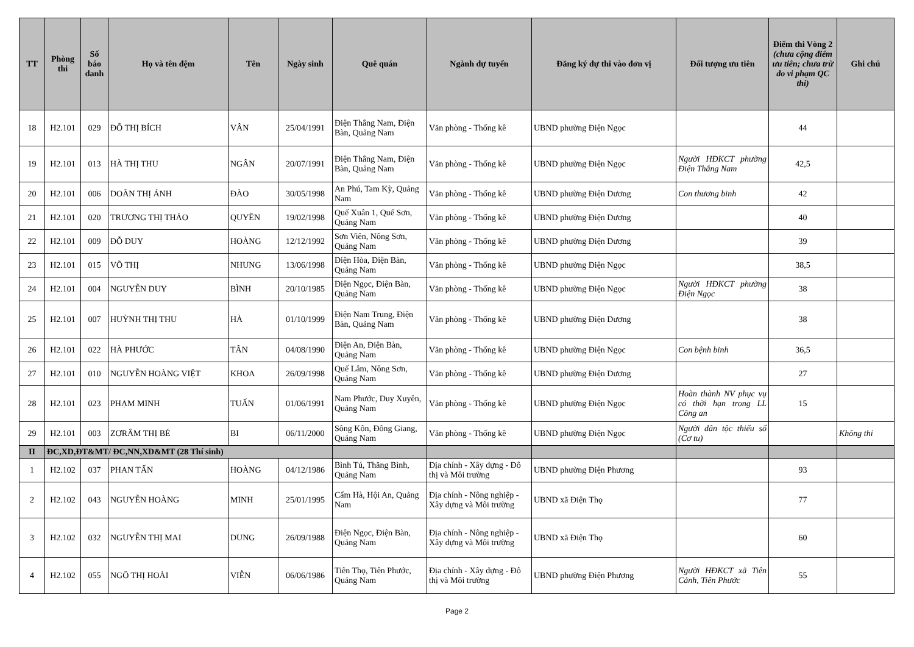| TT | Phòng thi | Số báo danh | Họ và tên đệm | Tên | Ngày sinh | Quê quán | Ngành dự tuyển | Đăng ký dự thi vào đơn vị | Đối tượng ưu tiên | Điểm thi Vòng 2 (chưa cộng điểm ưu tiên; chưa trừ do vi phạm QC thi) | Ghi chú |
| --- | --- | --- | --- | --- | --- | --- | --- | --- | --- | --- | --- |
| 18 | H2.101 | 029 | ĐỖ THỊ BÍCH | VÂN | 25/04/1991 | Điện Thắng Nam, Điện Bàn, Quảng Nam | Văn phòng - Thống kê | UBND phường Điện Ngọc | | 44 | |
| 19 | H2.101 | 013 | HÀ THỊ THU | NGÂN | 20/07/1991 | Điện Thắng Nam, Điện Bàn, Quảng Nam | Văn phòng - Thống kê | UBND phường Điện Ngọc | Người HĐKCT phường Điện Thắng Nam | 42,5 | |
| 20 | H2.101 | 006 | DOÃN THỊ ÁNH | ĐÀO | 30/05/1998 | An Phú, Tam Kỳ, Quảng Nam | Văn phòng - Thống kê | UBND phường Điện Dương | Con thương binh | 42 | |
| 21 | H2.101 | 020 | TRƯƠNG THỊ THẢO | QUYÊN | 19/02/1998 | Quế Xuân 1, Quế Sơn, Quảng Nam | Văn phòng - Thống kê | UBND phường Điện Dương | | 40 | |
| 22 | H2.101 | 009 | ĐỖ DUY | HOÀNG | 12/12/1992 | Sơn Viên, Nông Sơn, Quảng Nam | Văn phòng - Thống kê | UBND phường Điện Dương | | 39 | |
| 23 | H2.101 | 015 | VÕ THỊ | NHUNG | 13/06/1998 | Điện Hòa, Điện Bàn, Quảng Nam | Văn phòng - Thống kê | UBND phường Điện Ngọc | | 38,5 | |
| 24 | H2.101 | 004 | NGUYỄN DUY | BÌNH | 20/10/1985 | Điện Ngọc, Điện Bàn, Quảng Nam | Văn phòng - Thống kê | UBND phường Điện Ngọc | Người HĐKCT phường Điện Ngọc | 38 | |
| 25 | H2.101 | 007 | HUỲNH THỊ THU | HÀ | 01/10/1999 | Điện Nam Trung, Điện Bàn, Quảng Nam | Văn phòng - Thống kê | UBND phường Điện Dương | | 38 | |
| 26 | H2.101 | 022 | HÀ PHƯỚC | TÂN | 04/08/1990 | Điện An, Điện Bàn, Quảng Nam | Văn phòng - Thống kê | UBND phường Điện Ngọc | Con bệnh binh | 36,5 | |
| 27 | H2.101 | 010 | NGUYỄN HOÀNG VIỆT | KHOA | 26/09/1998 | Quế Lâm, Nông Sơn, Quảng Nam | Văn phòng - Thống kê | UBND phường Điện Dương | | 27 | |
| 28 | H2.101 | 023 | PHẠM MINH | TUẤN | 01/06/1991 | Nam Phước, Duy Xuyên, Quảng Nam | Văn phòng - Thống kê | UBND phường Điện Ngọc | Hoàn thành NV phục vụ có thời hạn trong LL Công an | 15 | |
| 29 | H2.101 | 003 | ZƠRÂM THỊ BÉ | BI | 06/11/2000 | Sông Kôn, Đông Giang, Quảng Nam | Văn phòng - Thống kê | UBND phường Điện Ngọc | Người dân tộc thiểu số (Cơ tu) | | Không thi |
| II | ĐC,XD,ĐT&MT/ ĐC,NN,XD&MT (28 Thí sinh) | | | | | | | | | | |
| 1 | H2.102 | 037 | PHAN TẤN | HOÀNG | 04/12/1986 | Bình Tú, Thăng Bình, Quảng Nam | Địa chính - Xây dựng - Đô thị và Môi trường | UBND phường Điện Phương | | 93 | |
| 2 | H2.102 | 043 | NGUYỄN HOÀNG | MINH | 25/01/1995 | Cẩm Hà, Hội An, Quảng Nam | Địa chính - Nông nghiệp - Xây dựng và Môi trường | UBND xã Điện Thọ | | 77 | |
| 3 | H2.102 | 032 | NGUYỄN THỊ MAI | DUNG | 26/09/1988 | Điện Ngọc, Điện Bàn, Quảng Nam | Địa chính - Nông nghiệp - Xây dựng và Môi trường | UBND xã Điện Thọ | | 60 | |
| 4 | H2.102 | 055 | NGÔ THỊ HOÀI | VIỄN | 06/06/1986 | Tiên Thọ, Tiên Phước, Quảng Nam | Địa chính - Xây dựng - Đô thị và Môi trường | UBND phường Điện Phương | Người HĐKCT xã Tiên Cảnh, Tiên Phước | 55 | |
Page 2